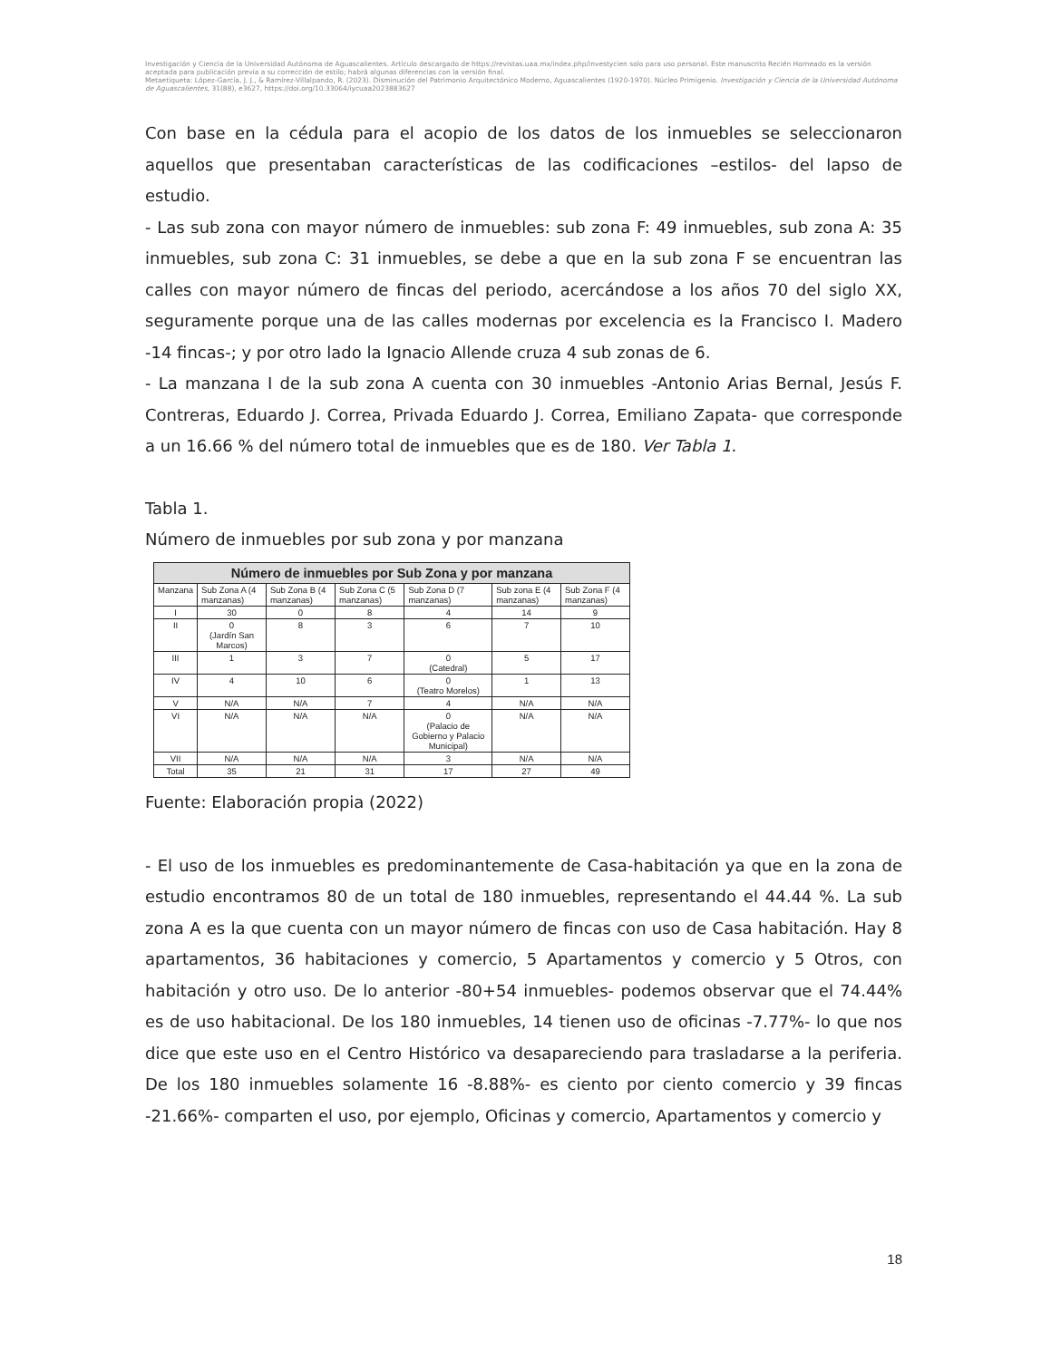Investigación y Ciencia de la Universidad Autónoma de Aguascalientes. Artículo descargado de https://revistas.uaa.mx/index.php/investycien solo para uso personal. Este manuscrito Recién Horneado es la versión aceptada para publicación previa a su corrección de estilo; habrá algunas diferencias con la versión final.
Metaetiqueta: López-García, J. J., & Ramírez-Villalpando, R. (2023). Disminución del Patrimonio Arquitectónico Moderno, Aguascalientes (1920-1970). Núcleo Primigenio. Investigación y Ciencia de la Universidad Autónoma de Aguascalientes, 31(88), e3627, https://doi.org/10.33064/iycuaa2023883627
Con base en la cédula para el acopio de los datos de los inmuebles se seleccionaron aquellos que presentaban características de las codificaciones –estilos- del lapso de estudio.
- Las sub zona con mayor número de inmuebles: sub zona F: 49 inmuebles, sub zona A: 35 inmuebles, sub zona C: 31 inmuebles, se debe a que en la sub zona F se encuentran las calles con mayor número de fincas del periodo, acercándose a los años 70 del siglo XX, seguramente porque una de las calles modernas por excelencia es la Francisco I. Madero -14 fincas-; y por otro lado la Ignacio Allende cruza 4 sub zonas de 6.
- La manzana I de la sub zona A cuenta con 30 inmuebles -Antonio Arias Bernal, Jesús F. Contreras, Eduardo J. Correa, Privada Eduardo J. Correa, Emiliano Zapata- que corresponde a un 16.66 % del número total de inmuebles que es de 180. Ver Tabla 1.
Tabla 1.
Número de inmuebles por sub zona y por manzana
| Número de inmuebles por Sub Zona y por manzana | | | | | | |
| --- | --- | --- | --- | --- | --- | --- |
| Manzana | Sub Zona A (4 manzanas) | Sub Zona B (4 manzanas) | Sub Zona C (5 manzanas) | Sub Zona D (7 manzanas) | Sub zona E (4 manzanas) | Sub Zona F (4 manzanas) |
| I | 30 | 0 | 8 | 4 | 14 | 9 |
| II | 0 (Jardín San Marcos) | 8 | 3 | 6 | 7 | 10 |
| III | 1 | 3 | 7 | 0 (Catedral) | 5 | 17 |
| IV | 4 | 10 | 6 | 0 (Teatro Morelos) | 1 | 13 |
| V | N/A | N/A | 7 | 4 | N/A | N/A |
| VI | N/A | N/A | N/A | 0 (Palacio de Gobierno y Palacio Municipal) | N/A | N/A |
| VII | N/A | N/A | N/A | 3 | N/A | N/A |
| Total | 35 | 21 | 31 | 17 | 27 | 49 |
Fuente: Elaboración propia (2022)
- El uso de los inmuebles es predominantemente de Casa-habitación ya que en la zona de estudio encontramos 80 de un total de 180 inmuebles, representando el 44.44 %. La sub zona A es la que cuenta con un mayor número de fincas con uso de Casa habitación. Hay 8 apartamentos, 36 habitaciones y comercio, 5 Apartamentos y comercio y 5 Otros, con habitación y otro uso. De lo anterior -80+54 inmuebles- podemos observar que el 74.44% es de uso habitacional. De los 180 inmuebles, 14 tienen uso de oficinas -7.77%- lo que nos dice que este uso en el Centro Histórico va desapareciendo para trasladarse a la periferia. De los 180 inmuebles solamente 16 -8.88%- es ciento por ciento comercio y 39 fincas -21.66%- comparten el uso, por ejemplo, Oficinas y comercio, Apartamentos y comercio y
18